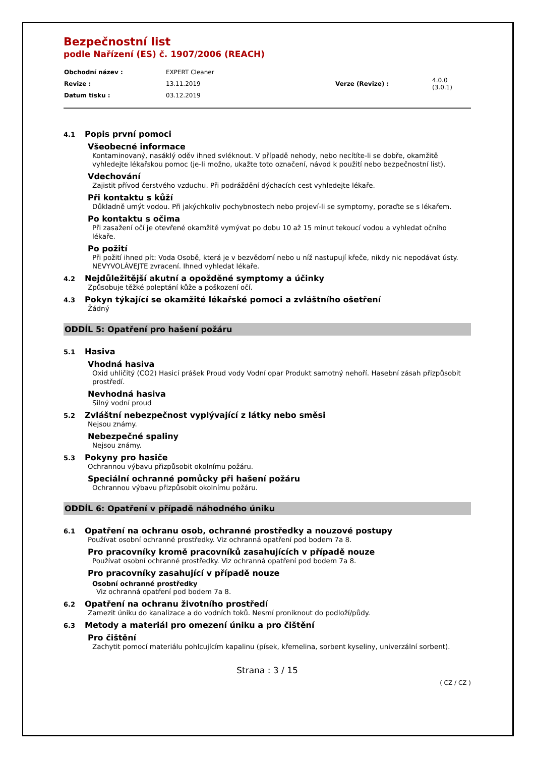Bezpečnostní list
podle Nařízení (ES) č. 1907/2006 (REACH)
| Obchodní název : | EXPERT Cleaner | | |
| Revize : | 13.11.2019 | Verze (Revize) : | 4.0.0 (3.0.1) |
| Datum tisku : | 03.12.2019 | | |
4.1 Popis první pomoci
Všeobecné informace
Kontaminovaný, nasáklý oděv ihned svléknout. V případě nehody, nebo necítíte-li se dobře, okamžitě vyhledejte lékařskou pomoc (je-li možno, ukažte toto označení, návod k použití nebo bezpečnostní list).
Vdechování
Zajistit přívod čerstvého vzduchu. Při podráždění dýchacích cest vyhledejte lékaře.
Při kontaktu s kůží
Důkladně umýt vodou. Při jakýchkoliv pochybnostech nebo projeví-li se symptomy, poraďte se s lékařem.
Po kontaktu s očima
Při zasažení očí je otevřené okamžitě vymývat po dobu 10 až 15 minut tekoucí vodou a vyhledat očního lékaře.
Po požití
Při požití ihned pít: Voda Osobě, která je v bezvědomí nebo u níž nastupují křeče, nikdy nic nepodávat ústy. NEVYVOLÁVEJTE zvracení. Ihned vyhledat lékaře.
4.2 Nejdůležitější akutní a opožděné symptomy a účinky
Způsobuje těžké poleptání kůže a poškození očí.
4.3 Pokyn týkající se okamžité lékařské pomoci a zvláštního ošetření
Žádný
ODDÍL 5: Opatření pro hašení požáru
5.1 Hasiva
Vhodná hasiva
Oxid uhličitý (CO2) Hasicí prášek Proud vody Vodní opar Produkt samotný nehoří. Hasební zásah přizpůsobit prostředí.
Nevhodná hasiva
Silný vodní proud
5.2 Zvláštní nebezpečnost vyplývající z látky nebo směsi
Nejsou známy.
Nebezpečné spaliny
Nejsou známy.
5.3 Pokyny pro hasiče
Ochrannou výbavu přizpůsobit okolnímu požáru.
Speciální ochranné pomůcky při hašení požáru
Ochrannou výbavu přizpůsobit okolnímu požáru.
ODDÍL 6: Opatření v případě náhodného úniku
6.1 Opatření na ochranu osob, ochranné prostředky a nouzové postupy
Používat osobní ochranné prostředky. Viz ochranná opatření pod bodem 7a 8.
Pro pracovníky kromě pracovníků zasahujících v případě nouze
Používat osobní ochranné prostředky. Viz ochranná opatření pod bodem 7a 8.
Pro pracovníky zasahující v případě nouze
Osobní ochranné prostředky
Viz ochranná opatření pod bodem 7a 8.
6.2 Opatření na ochranu životního prostředí
Zamezit úniku do kanalizace a do vodních toků. Nesmí proniknout do podloží/půdy.
6.3 Metody a materiál pro omezení úniku a pro čištění
Pro čištění
Zachytit pomocí materiálu pohlcujícím kapalinu (písek, křemelina, sorbent kyseliny, univerzální sorbent).
Strana : 3 / 15
( CZ / CZ )